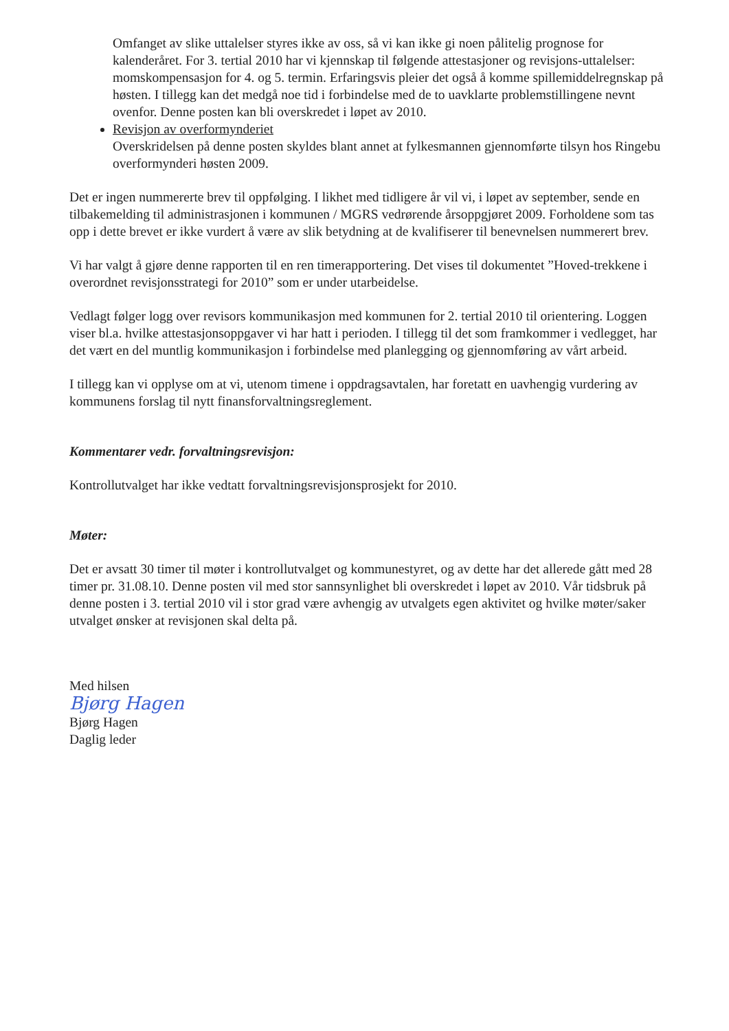Omfanget av slike uttalelser styres ikke av oss, så vi kan ikke gi noen pålitelig prognose for kalenderåret. For 3. tertial 2010 har vi kjennskap til følgende attestasjoner og revisjons-uttalelser: momskompensasjon for 4. og 5. termin. Erfaringsvis pleier det også å komme spillemiddelregnskap på høsten. I tillegg kan det medgå noe tid i forbindelse med de to uavklarte problemstillingene nevnt ovenfor. Denne posten kan bli overskredet i løpet av 2010.
Revisjon av overformynderiet
Overskridelsen på denne posten skyldes blant annet at fylkesmannen gjennomførte tilsyn hos Ringebu overformynderi høsten 2009.
Det er ingen nummererte brev til oppfølging. I likhet med tidligere år vil vi, i løpet av september, sende en tilbakemelding til administrasjonen i kommunen / MGRS vedrørende årsoppgjøret 2009. Forholdene som tas opp i dette brevet er ikke vurdert å være av slik betydning at de kvalifiserer til benevnelsen nummerert brev.
Vi har valgt å gjøre denne rapporten til en ren timerapportering. Det vises til dokumentet ”Hoved-trekkene i overordnet revisjonsstrategi for 2010” som er under utarbeidelse.
Vedlagt følger logg over revisors kommunikasjon med kommunen for 2. tertial 2010 til orientering. Loggen viser bl.a. hvilke attestasjonsoppgaver vi har hatt i perioden. I tillegg til det som framkommer i vedlegget, har det vært en del muntlig kommunikasjon i forbindelse med planlegging og gjennomføring av vårt arbeid.
I tillegg kan vi opplyse om at vi, utenom timene i oppdragsavtalen, har foretatt en uavhengig vurdering av kommunens forslag til nytt finansforvaltningsreglement.
Kommentarer vedr. forvaltningsrevisjon:
Kontrollutvalget har ikke vedtatt forvaltningsrevisjonsprosjekt for 2010.
Møter:
Det er avsatt 30 timer til møter i kontrollutvalget og kommunestyret, og av dette har det allerede gått med 28 timer pr. 31.08.10. Denne posten vil med stor sannsynlighet bli overskredet i løpet av 2010. Vår tidsbruk på denne posten i 3. tertial 2010 vil i stor grad være avhengig av utvalgets egen aktivitet og hvilke møter/saker utvalget ønsker at revisjonen skal delta på.
Med hilsen
Bjørg Hagen
Bjørg Hagen
Daglig leder